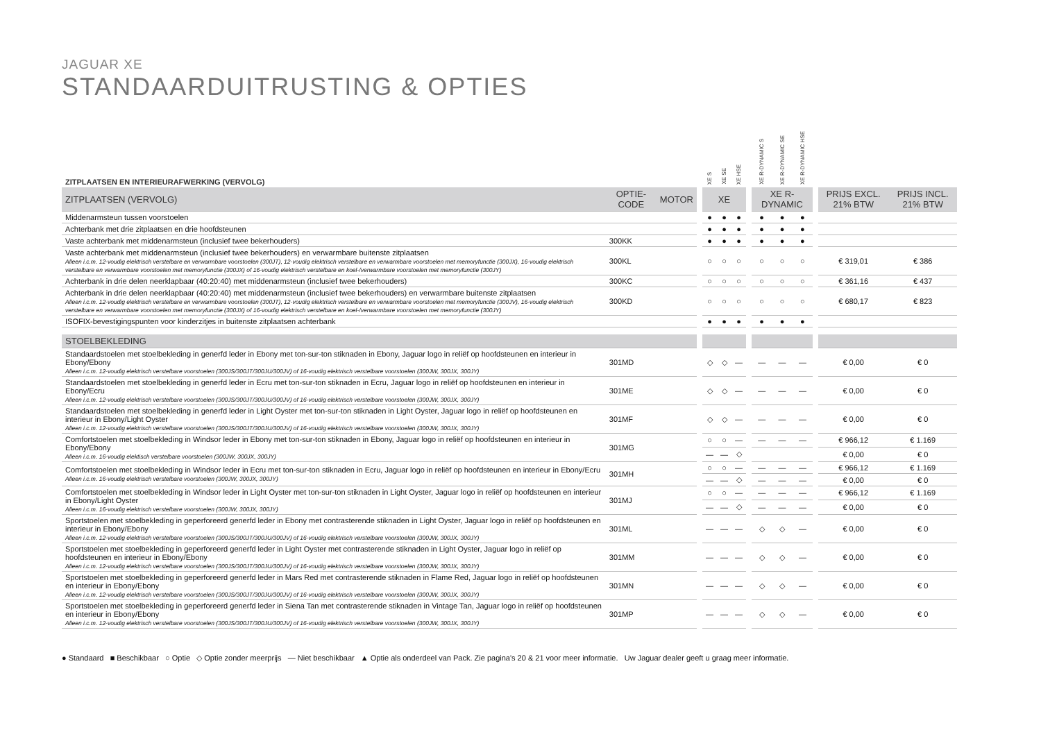JAGUAR XE
STANDAARDUITRUSTING & OPTIES
| ZITPLAATSEN EN INTERIEURAFWERKING (VERVOLG) | | | | XE S | XE SE | XE HSE | | XE R-DYNAMIC S | XE R-DYNAMIC SE | XE R-DYNAMIC HSE | | | |
| --- | --- | --- | --- | --- | --- | --- | --- | --- | --- | --- | --- | --- | --- |
| ZITPLAATSEN (VERVOLG) | OPTIE-CODE | MOTOR | | XE | | | | XE R-DYNAMIC | | | | PRIJS EXCL. 21% BTW | PRIJS INCL. 21% BTW |
| Middenarmsteun tussen voorstoelen | | | | ● | ● | ● | | ● | ● | ● | | | |
| Achterbank met drie zitplaatsen en drie hoofdsteunen | | | | ● | ● | ● | | ● | ● | ● | | | |
| Vaste achterbank met middenarmsteun (inclusief twee bekerhouders) | 300KK | | | ● | ● | ● | | ● | ● | ● | | | |
| Vaste achterbank met middenarmsteun (inclusief twee bekerhouders) en verwarmbare buitenste zitplaatsen Alleen i.c.m. 12-voudig elektrisch verstelbare en verwarmbare voorstoelen (300JT), 12-voudig elektrisch verstelbare en verwarmbare voorstoelen met memoryfunctie (300JX), 16-voudig elektrisch verstelbare en verwarmbare voorstoelen met memoryfunctie (300JX) of 16-voudig elektrisch verstelbare en koel-/verwarmbare voorstoelen met memoryfunctie (300JY) | 300KL | | | ○ | ○ | ○ | | ○ | ○ | ○ | | € 319,01 | € 386 |
| Achterbank in drie delen neerklapbaar (40:20:40) met middenarmsteun (inclusief twee bekerhouders) | 300KC | | | ○ | ○ | ○ | | ○ | ○ | ○ | | € 361,16 | € 437 |
| Achterbank in drie delen neerklapbaar (40:20:40) met middenarmsteun (inclusief twee bekerhouders) en verwarmbare buitenste zitplaatsen Alleen i.c.m. 12-voudig elektrisch verstelbare en verwarmbare voorstoelen (300JT), 12-voudig elektrisch verstelbare en verwarmbare voorstoelen met memoryfunctie (300JV), 16-voudig elektrisch verstelbare en verwarmbare voorstoelen met memoryfunctie (300JX) of 16-voudig elektrisch verstelbare en koel-/verwarmbare voorstoelen met memoryfunctie (300JY) | 300KD | | | ○ | ○ | ○ | | ○ | ○ | ○ | | € 680,17 | € 823 |
| ISOFIX-bevestigingspunten voor kinderzitjes in buitenste zitplaatsen achterbank | | | | ● | ● | ● | | ● | ● | ● | | | |
| STOELBEKLEDING | | | | | | | | | | | | | |
| Standaardstoelen met stoelbekleding in generfd leder in Ebony met ton-sur-ton stiknaden in Ebony, Jaguar logo in reliëf op hoofdsteunen en interieur in Ebony/Ebony Alleen i.c.m. 12-voudig elektrisch verstelbare voorstoelen (300JS/300JT/300JU/300JV) of 16-voudig elektrisch verstelbare voorstoelen (300JW, 300JX, 300JY) | 301MD | | | ◇ | ◇ | — | | — | — | — | | € 0,00 | € 0 |
| Standaardstoelen met stoelbekleding in generfd leder in Ecru met ton-sur-ton stiknaden in Ecru, Jaguar logo in reliëf op hoofdsteunen en interieur in Ebony/Ecru Alleen i.c.m. 12-voudig elektrisch verstelbare voorstoelen (300JS/300JT/300JU/300JV) of 16-voudig elektrisch verstelbare voorstoelen (300JW, 300JX, 300JY) | 301ME | | | ◇ | ◇ | — | | — | — | — | | € 0,00 | € 0 |
| Standaardstoelen met stoelbekleding in generfd leder in Light Oyster met ton-sur-ton stiknaden in Light Oyster, Jaguar logo in reliëf op hoofdsteunen en interieur in Ebony/Light Oyster Alleen i.c.m. 12-voudig elektrisch verstelbare voorstoelen (300JS/300JT/300JU/300JV) of 16-voudig elektrisch verstelbare voorstoelen (300JW, 300JX, 300JY) | 301MF | | | ◇ | ◇ | — | | — | — | — | | € 0,00 | € 0 |
| Comfortstoelen met stoelbekleding in Windsor leder in Ebony met ton-sur-ton stiknaden in Ebony, Jaguar logo in reliëf op hoofdsteunen en interieur in Ebony/Ebony Alleen i.c.m. 16-voudig elektisch verstelbare voorstoelen (300JW, 300JX, 300JY) | 301MG | | | ○ | ○ | — | | — | — | — | | € 966,12 | € 1.169 |
| | | | | — | — | ◇ | | | | | | € 0,00 | € 0 |
| Comfortstoelen met stoelbekleding in Windsor leder in Ecru met ton-sur-ton stiknaden in Ecru, Jaguar logo in reliëf op hoofdsteunen en interieur in Ebony/Ecru Alleen i.c.m. 16-voudig elektrisch verstelbare voorstoelen (300JW, 300JX, 300JY) | 301MH | | | ○ | ○ | — | | — | — | — | | € 966,12 | € 1.169 |
| | | | | — | — | ◇ | | — | — | — | | € 0,00 | € 0 |
| Comfortstoelen met stoelbekleding in Windsor leder in Light Oyster met ton-sur-ton stiknaden in Light Oyster, Jaguar logo in reliëf op hoofdsteunen en interieur in Ebony/Light Oyster Alleen i.c.m. 16-voudig elektrisch verstelbare voorstoelen (300JW, 300JX, 300JY) | 301MJ | | | ○ | ○ | — | | — | — | — | | € 966,12 | € 1.169 |
| | | | | — | — | ◇ | | — | — | — | | € 0,00 | € 0 |
| Sportstoelen met stoelbekleding in geperforeerd generfd leder in Ebony met contrasterende stiknaden in Light Oyster, Jaguar logo in reliëf op hoofdsteunen en interieur in Ebony/Ebony Alleen i.c.m. 12-voudig elektrisch verstelbare voorstoelen (300JS/300JT/300JU/300JV) of 16-voudig elektrisch verstelbare voorstoelen (300JW, 300JX, 300JY) | 301ML | | | — | — | — | | ◇ | ◇ | — | | € 0,00 | € 0 |
| Sportstoelen met stoelbekleding in geperforeerd generfd leder in Light Oyster met contrasterende stiknaden in Light Oyster, Jaguar logo in reliëf op hoofdsteunen en interieur in Ebony/Ebony Alleen i.c.m. 12-voudig elektrisch verstelbare voorstoelen (300JS/300JT/300JU/300JV) of 16-voudig elektrisch verstelbare voorstoelen (300JW, 300JX, 300JY) | 301MM | | | — | — | — | | ◇ | ◇ | — | | € 0,00 | € 0 |
| Sportstoelen met stoelbekleding in geperforeerd generfd leder in Mars Red met contrasterende stiknaden in Flame Red, Jaguar logo in reliëf op hoofdsteunen en interieur in Ebony/Ebony Alleen i.c.m. 12-voudig elektrisch verstelbare voorstoelen (300JS/300JT/300JU/300JV) of 16-voudig elektrisch verstelbare voorstoelen (300JW, 300JX, 300JY) | 301MN | | | — | — | — | | ◇ | ◇ | — | | € 0,00 | € 0 |
| Sportstoelen met stoelbekleding in geperforeerd generfd leder in Siena Tan met contrasterende stiknaden in Vintage Tan, Jaguar logo in reliëf op hoofdsteunen en interieur in Ebony/Ebony Alleen i.c.m. 12-voudig elektrisch verstelbare voorstoelen (300JS/300JT/300JU/300JV) of 16-voudig elektrisch verstelbare voorstoelen (300JW, 300JX, 300JY) | 301MP | | | — | — | — | | ◇ | ◇ | — | | € 0,00 | € 0 |
● Standaard ■ Beschikbaar ○ Optie ◇ Optie zonder meerprijs — Niet beschikbaar ▲ Optie als onderdeel van Pack. Zie pagina's 20 & 21 voor meer informatie. Uw Jaguar dealer geeft u graag meer informatie.